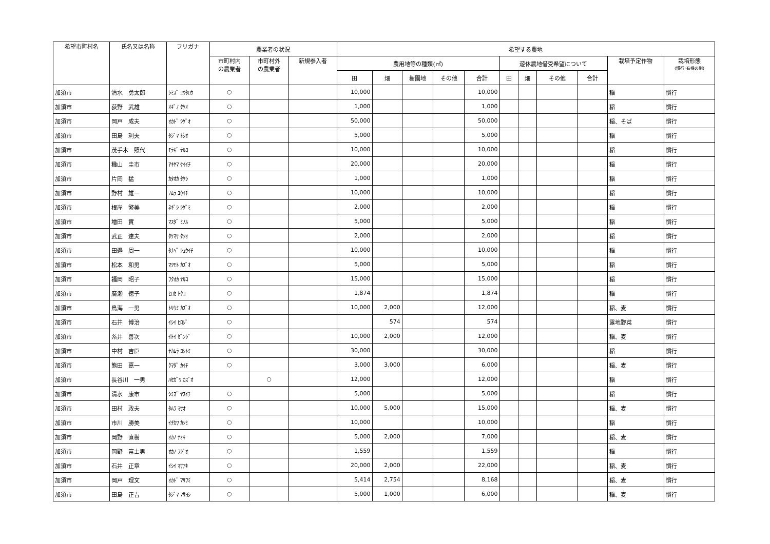| 希望市町村名 | 氏名又は名称 | フリガナ | 農業者の状況 | | | 希望する農地 | | | | | | | | | | |
| --- | --- | --- | --- | --- | --- | --- | --- | --- | --- | --- | --- | --- | --- | --- | --- | --- |
| | | | 市町村内 の農業者 | 市町村外 の農業者 | 新規参入者 | 農用地等の種類(㎡) | | | | | 遊休農地借受希望について | | | | 栽培予定作物 | 栽培形態 (慣行･有機の別) |
| | | | | | | 田 | 畑 | 樹園地 | その他 | 合計 | 田 | 畑 | その他 | 合計 | | |
| 加須市 | 清水 勇太郎 | ｼﾐｽﾞ ﾕｳﾀﾛｳ | ○ | | | 10,000 | | | | 10,000 | | | | | 稲 | 慣行 |
| 加須市 | 荻野 武雄 | ｵｷﾞﾉ ﾀｹｵ | ○ | | | 1,000 | | | | 1,000 | | | | | 稲 | 慣行 |
| 加須市 | 岡戸 成夫 | ｵｶﾄﾞ ｼｹﾞｵ | ○ | | | 50,000 | | | | 50,000 | | | | | 稲、そば | 慣行 |
| 加須市 | 田島 利夫 | ﾀｼﾞﾏ ﾄｼｵ | ○ | | | 5,000 | | | | 5,000 | | | | | 稲 | 慣行 |
| 加須市 | 茂手木 照代 | ﾓﾃｷﾞ ﾃﾙﾖ | ○ | | | 10,000 | | | | 10,000 | | | | | 稲 | 慣行 |
| 加須市 | 穐山 圭市 | ｱｷﾔﾏ ｹｲｲﾁ | ○ | | | 20,000 | | | | 20,000 | | | | | 稲 | 慣行 |
| 加須市 | 片岡 猛 | ｶﾀｵｶ ﾀｹｼ | ○ | | | 1,000 | | | | 1,000 | | | | | 稲 | 慣行 |
| 加須市 | 野村 雄一 | ﾉﾑﾗ ﾕｳｲﾁ | ○ | | | 10,000 | | | | 10,000 | | | | | 稲 | 慣行 |
| 加須市 | 根岸 繁美 | ﾈｷﾞｼ ｼｹﾞﾐ | ○ | | | 2,000 | | | | 2,000 | | | | | 稲 | 慣行 |
| 加須市 | 増田 實 | ﾏｽﾀﾞ ﾐﾉﾙ | ○ | | | 5,000 | | | | 5,000 | | | | | 稲 | 慣行 |
| 加須市 | 武正 達夫 | ﾀｹﾏｻ ﾀﾂｵ | ○ | | | 2,000 | | | | 2,000 | | | | | 稲 | 慣行 |
| 加須市 | 田邉 周一 | ﾀﾅﾍﾞ ｼｭｳｲﾁ | ○ | | | 10,000 | | | | 10,000 | | | | | 稲 | 慣行 |
| 加須市 | 松本 和男 | ﾏﾂﾓﾄ ｶｽﾞｵ | ○ | | | 5,000 | | | | 5,000 | | | | | 稲 | 慣行 |
| 加須市 | 福岡 昭子 | ﾌｸｵｶ ﾃﾙｺ | ○ | | | 15,000 | | | | 15,000 | | | | | 稲 | 慣行 |
| 加須市 | 廣瀬 徳子 | ﾋﾛｾ ﾄｸｺ | ○ | | | 1,874 | | | | 1,874 | | | | | 稲 | 慣行 |
| 加須市 | 鳥海 一男 | ﾄﾘｳﾐ ｶｽﾞｵ | ○ | | | 10,000 | 2,000 | | | 12,000 | | | | | 稲、麦 | 慣行 |
| 加須市 | 石井 博治 | ｲｼｲ ﾋﾛｼﾞ | ○ | | | | 574 | | | 574 | | | | | 露地野菜 | 慣行 |
| 加須市 | 糸井 善次 | ｲﾄｲ ｾﾞﾝｼﾞ | ○ | | | 10,000 | 2,000 | | | 12,000 | | | | | 稲、麦 | 慣行 |
| 加須市 | 中村 吉臣 | ﾅｶﾑﾗ ﾖｼﾄﾐ | ○ | | | 30,000 | | | | 30,000 | | | | | 稲 | 慣行 |
| 加須市 | 熊田 嘉一 | ｸﾏﾀﾞ ｶｲﾁ | ○ | | | 3,000 | 3,000 | | | 6,000 | | | | | 稲、麦 | 慣行 |
| 加須市 | 長谷川 一男 | ﾊｾｶﾞﾜ ｶｽﾞｵ | | ○ | | 12,000 | | | | 12,000 | | | | | 稲 | 慣行 |
| 加須市 | 清水 康市 | ｼﾐｽﾞ ﾔｽｲﾁ | ○ | | | 5,000 | | | | 5,000 | | | | | 稲 | 慣行 |
| 加須市 | 田村 政夫 | ﾀﾑﾗ ﾏｻｵ | ○ | | | 10,000 | 5,000 | | | 15,000 | | | | | 稲、麦 | 慣行 |
| 加須市 | 市川 勝美 | ｲﾁｶﾜ ｶﾂﾐ | ○ | | | 10,000 | | | | 10,000 | | | | | 稲 | 慣行 |
| 加須市 | 岡野 直樹 | ｵｶﾉ ﾅｵｷ | ○ | | | 5,000 | 2,000 | | | 7,000 | | | | | 稲、麦 | 慣行 |
| 加須市 | 岡野 富士男 | ｵｶﾉ ﾌｼﾞｵ | ○ | | | 1,559 | | | | 1,559 | | | | | 稲 | 慣行 |
| 加須市 | 石井 正章 | ｲｼｲ ﾏｻｱｷ | ○ | | | 20,000 | 2,000 | | | 22,000 | | | | | 稲、麦 | 慣行 |
| 加須市 | 岡戸 理文 | ｵｶﾄﾞ ﾏｻﾌﾐ | ○ | | | 5,414 | 2,754 | | | 8,168 | | | | | 稲、麦 | 慣行 |
| 加須市 | 田島 正吉 | ﾀｼﾞﾏ ﾏｻﾖｼ | ○ | | | 5,000 | 1,000 | | | 6,000 | | | | | 稲、麦 | 慣行 |